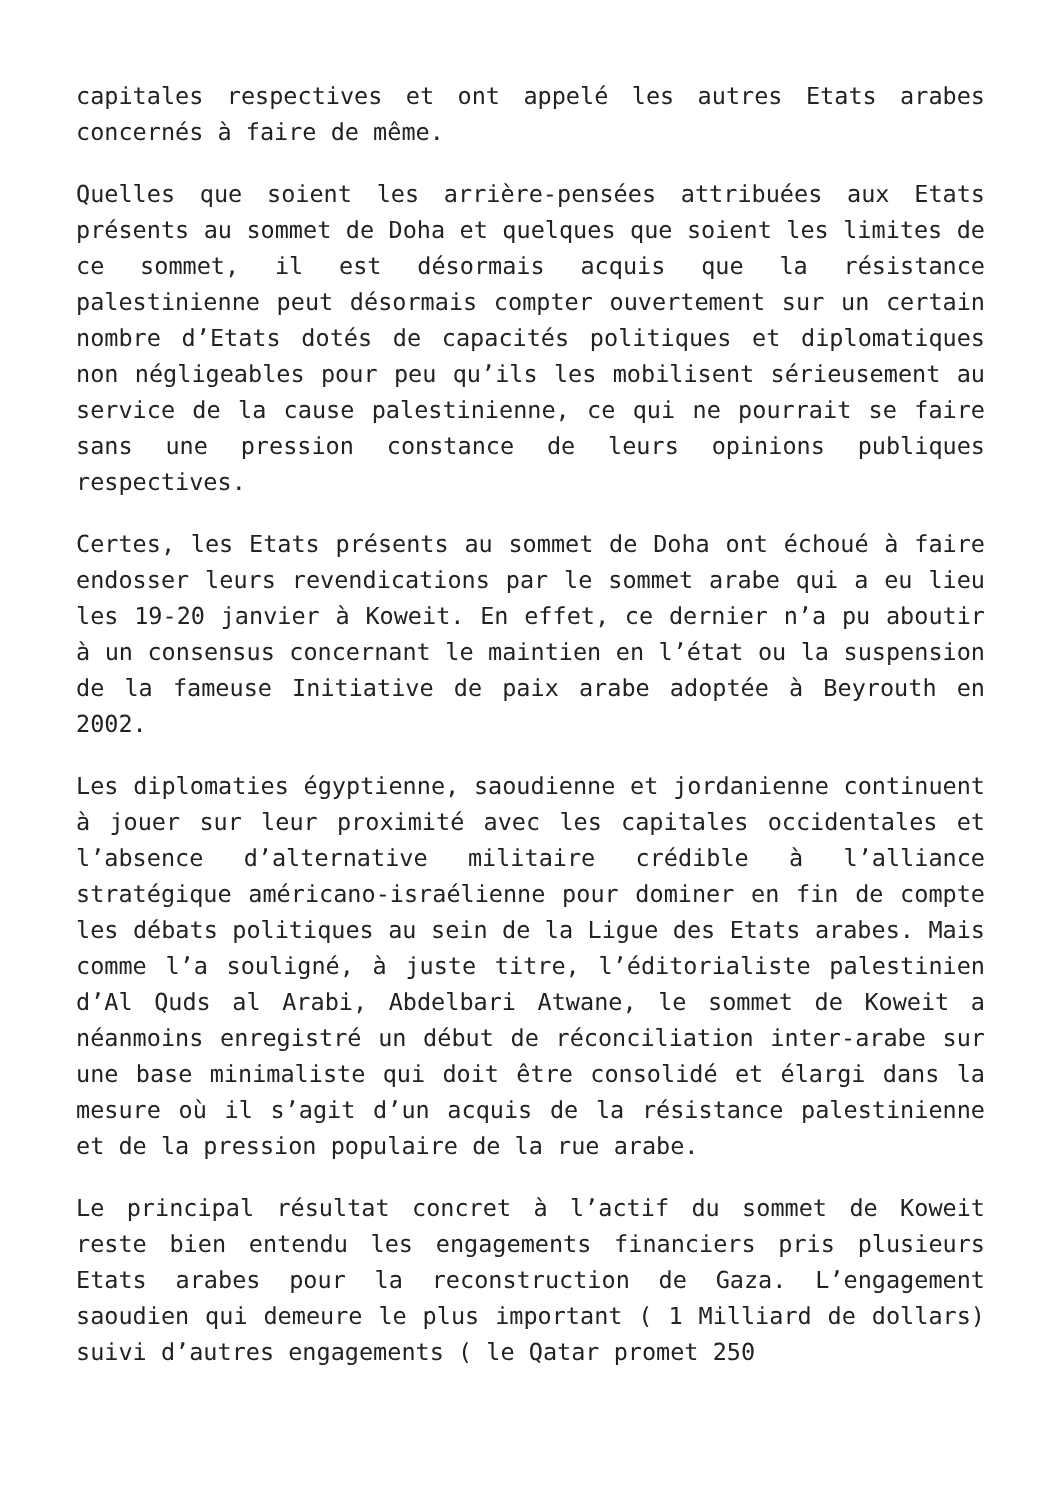capitales respectives et ont appelé les autres Etats arabes concernés à faire de même.
Quelles que soient les arrière-pensées attribuées aux Etats présents au sommet de Doha et quelques que soient les limites de ce sommet, il est désormais acquis que la résistance palestinienne peut désormais compter ouvertement sur un certain nombre d’Etats dotés de capacités politiques et diplomatiques non négligeables pour peu qu’ils les mobilisent sérieusement au service de la cause palestinienne, ce qui ne pourrait se faire sans une pression constance de leurs opinions publiques respectives.
Certes, les Etats présents au sommet de Doha ont échoué à faire endosser leurs revendications par le sommet arabe qui a eu lieu les 19-20 janvier à Koweit. En effet, ce dernier n’a pu aboutir à un consensus concernant le maintien en l’état ou la suspension de la fameuse Initiative de paix arabe adoptée à Beyrouth en 2002.
Les diplomaties égyptienne, saoudienne et jordanienne continuent à jouer sur leur proximité avec les capitales occidentales et l’absence d’alternative militaire crédible à l’alliance stratégique américano-israélienne pour dominer en fin de compte les débats politiques au sein de la Ligue des Etats arabes. Mais comme l’a souligné, à juste titre, l’éditorialiste palestinien d’Al Quds al Arabi, Abdelbari Atwane, le sommet de Koweit a néanmoins enregistré un début de réconciliation inter-arabe sur une base minimaliste qui doit être consolidé et élargi dans la mesure où il s’agit d’un acquis de la résistance palestinienne et de la pression populaire de la rue arabe.
Le principal résultat concret à l’actif du sommet de Koweit reste bien entendu les engagements financiers pris plusieurs Etats arabes pour la reconstruction de Gaza. L’engagement saoudien qui demeure le plus important ( 1 Milliard de dollars) suivi d’autres engagements ( le Qatar promet 250